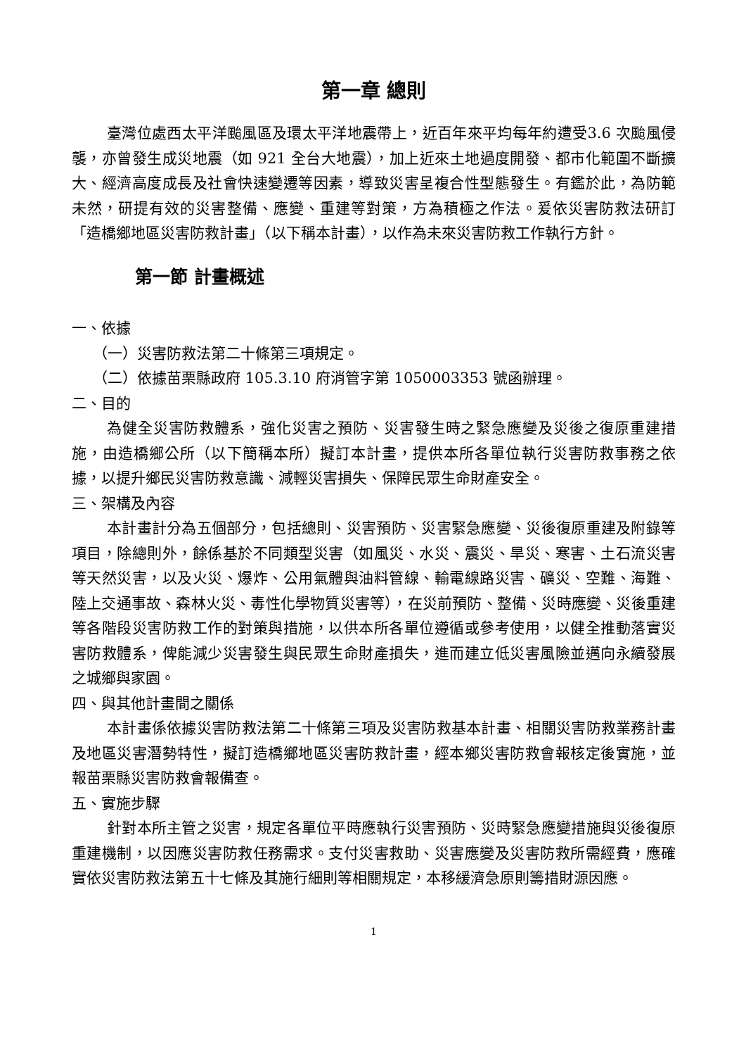第一章 總則
臺灣位處西太平洋颱風區及環太平洋地震帶上，近百年來平均每年約遭受3.6 次颱風侵襲，亦曾發生成災地震（如 921 全台大地震），加上近來土地過度開發、都市化範圍不斷擴大、經濟高度成長及社會快速變遷等因素，導致災害呈複合性型態發生。有鑑於此，為防範未然，研提有效的災害整備、應變、重建等對策，方為積極之作法。爰依災害防救法研訂「造橋鄉地區災害防救計畫」（以下稱本計畫），以作為未來災害防救工作執行方針。
第一節 計畫概述
一、依據
（一）災害防救法第二十條第三項規定。
（二）依據苗栗縣政府 105.3.10 府消管字第 1050003353 號函辦理。
二、目的
為健全災害防救體系，強化災害之預防、災害發生時之緊急應變及災後之復原重建措施，由造橋鄉公所（以下簡稱本所）擬訂本計畫，提供本所各單位執行災害防救事務之依據，以提升鄉民災害防救意識、減輕災害損失、保障民眾生命財產安全。
三、架構及內容
本計畫計分為五個部分，包括總則、災害預防、災害緊急應變、災後復原重建及附錄等項目，除總則外，餘係基於不同類型災害（如風災、水災、震災、旱災、寒害、土石流災害等天然災害，以及火災、爆炸、公用氣體與油料管線、輸電線路災害、礦災、空難、海難、陸上交通事故、森林火災、毒性化學物質災害等），在災前預防、整備、災時應變、災後重建等各階段災害防救工作的對策與措施，以供本所各單位遵循或參考使用，以健全推動落實災害防救體系，俾能減少災害發生與民眾生命財產損失，進而建立低災害風險並邁向永續發展之城鄉與家園。
四、與其他計畫間之關係
本計畫係依據災害防救法第二十條第三項及災害防救基本計畫、相關災害防救業務計畫及地區災害潛勢特性，擬訂造橋鄉地區災害防救計畫，經本鄉災害防救會報核定後實施，並報苗栗縣災害防救會報備查。
五、實施步驟
針對本所主管之災害，規定各單位平時應執行災害預防、災時緊急應變措施與災後復原重建機制，以因應災害防救任務需求。支付災害救助、災害應變及災害防救所需經費，應確實依災害防救法第五十七條及其施行細則等相關規定，本移緩濟急原則籌措財源因應。
1